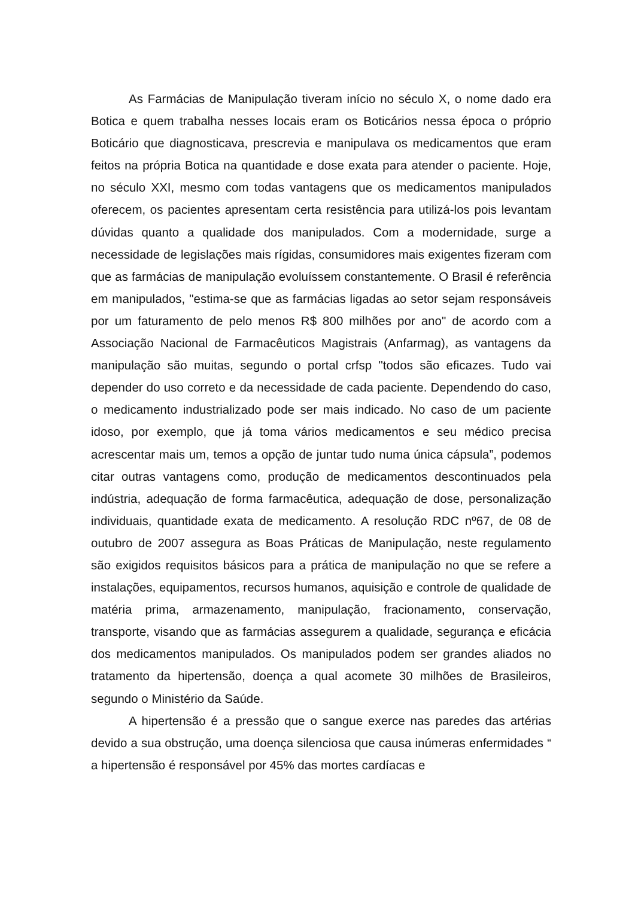As Farmácias de Manipulação tiveram início no século X, o nome dado era Botica e quem trabalha nesses locais eram os Boticários nessa época o próprio Boticário que diagnosticava, prescrevia e manipulava os medicamentos que eram feitos na própria Botica na quantidade e dose exata para atender o paciente. Hoje, no século XXI, mesmo com todas vantagens que os medicamentos manipulados oferecem, os pacientes apresentam certa resistência para utilizá-los pois levantam dúvidas quanto a qualidade dos manipulados. Com a modernidade, surge a necessidade de legislações mais rígidas, consumidores mais exigentes fizeram com que as farmácias de manipulação evoluíssem constantemente. O Brasil é referência em manipulados, "estima-se que as farmácias ligadas ao setor sejam responsáveis por um faturamento de pelo menos R$ 800 milhões por ano" de acordo com a Associação Nacional de Farmacêuticos Magistrais (Anfarmag), as vantagens da manipulação são muitas, segundo o portal crfsp "todos são eficazes. Tudo vai depender do uso correto e da necessidade de cada paciente. Dependendo do caso, o medicamento industrializado pode ser mais indicado. No caso de um paciente idoso, por exemplo, que já toma vários medicamentos e seu médico precisa acrescentar mais um, temos a opção de juntar tudo numa única cápsula”, podemos citar outras vantagens como, produção de medicamentos descontinuados pela indústria, adequação de forma farmacêutica, adequação de dose, personalização individuais, quantidade exata de medicamento. A resolução RDC nº67, de 08 de outubro de 2007 assegura as Boas Práticas de Manipulação, neste regulamento são exigidos requisitos básicos para a prática de manipulação no que se refere a instalações, equipamentos, recursos humanos, aquisição e controle de qualidade de matéria prima, armazenamento, manipulação, fracionamento, conservação, transporte, visando que as farmácias assegurem a qualidade, segurança e eficácia dos medicamentos manipulados. Os manipulados podem ser grandes aliados no tratamento da hipertensão, doença a qual acomete 30 milhões de Brasileiros, segundo o Ministério da Saúde.
A hipertensão é a pressão que o sangue exerce nas paredes das artérias devido a sua obstrução, uma doença silenciosa que causa inúmeras enfermidades “ a hipertensão é responsável por 45% das mortes cardíacas e